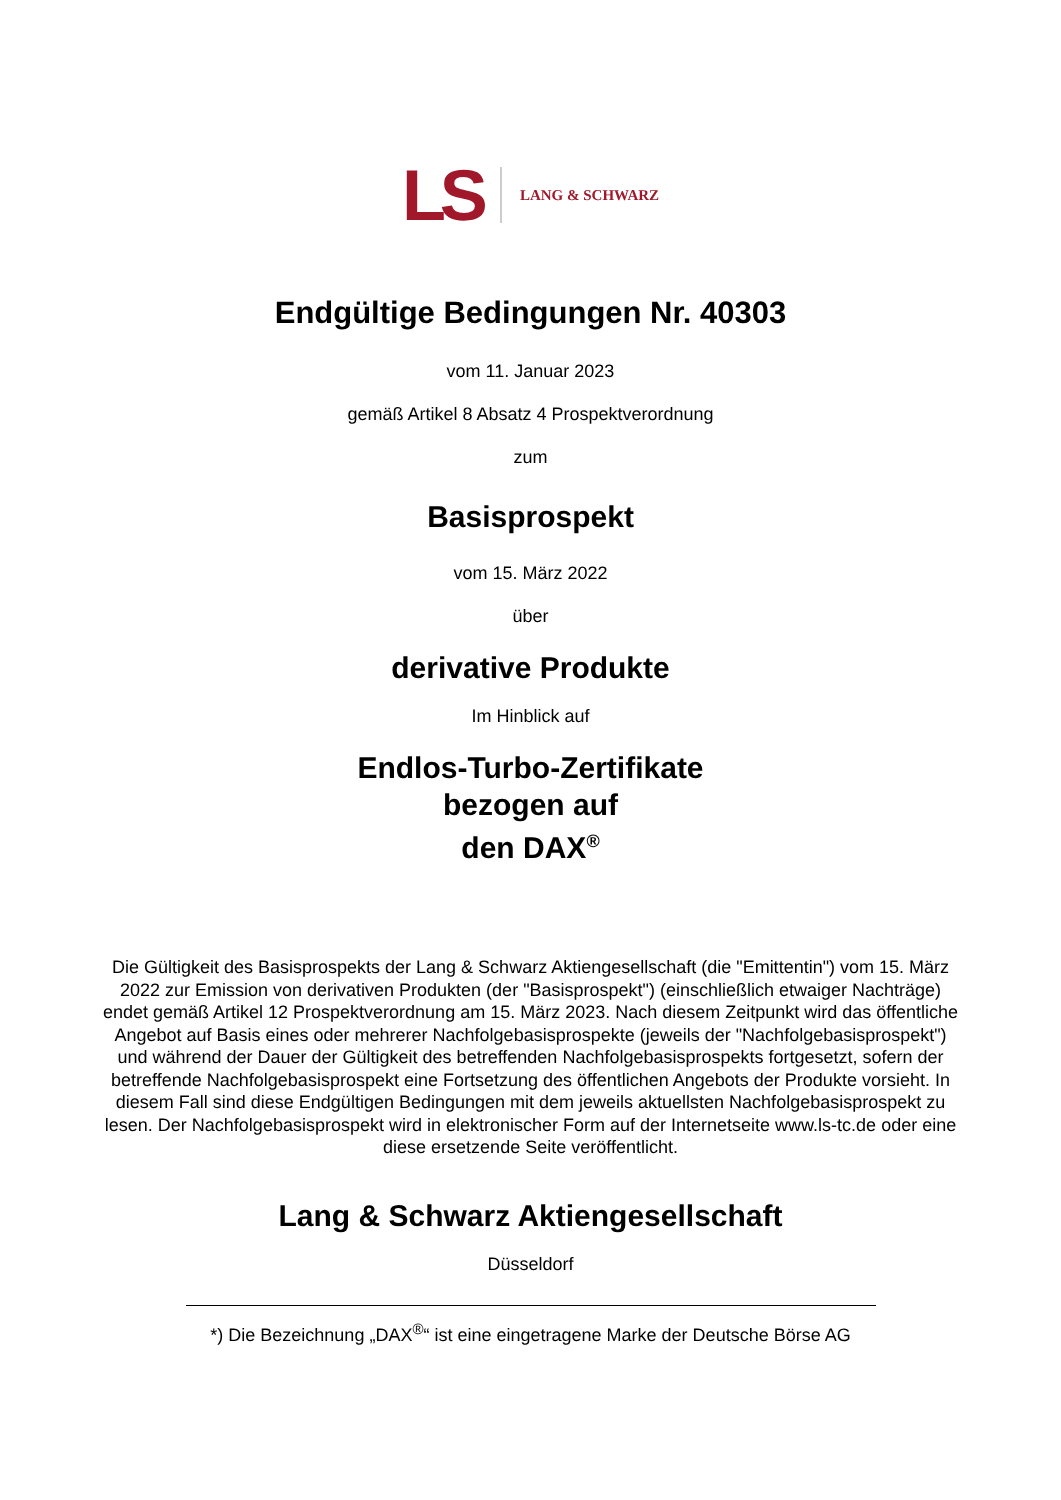LS LANG & SCHWARZ
Endgültige Bedingungen Nr. 40303
vom 11. Januar 2023
gemäß Artikel 8 Absatz 4 Prospektverordnung
zum
Basisprospekt
vom 15. März 2022
über
derivative Produkte
Im Hinblick auf
Endlos-Turbo-Zertifikate
bezogen auf
den DAX<sup>®</sup>
Die Gültigkeit des Basisprospekts der Lang & Schwarz Aktiengesellschaft (die "Emittentin") vom 15. März 2022 zur Emission von derivativen Produkten (der "Basisprospekt") (einschließlich etwaiger Nachträge) endet gemäß Artikel 12 Prospektverordnung am 15. März 2023. Nach diesem Zeitpunkt wird das öffentliche Angebot auf Basis eines oder mehrerer Nachfolgebasisprospekte (jeweils der "Nachfolgebasisprospekt") und während der Dauer der Gültigkeit des betreffenden Nachfolgebasisprospekts fortgesetzt, sofern der betreffende Nachfolgebasisprospekt eine Fortsetzung des öffentlichen Angebots der Produkte vorsieht. In diesem Fall sind diese Endgültigen Bedingungen mit dem jeweils aktuellsten Nachfolgebasisprospekt zu lesen. Der Nachfolgebasisprospekt wird in elektronischer Form auf der Internetseite www.ls-tc.de oder eine diese ersetzende Seite veröffentlicht.
Lang & Schwarz Aktiengesellschaft
Düsseldorf
*) Die Bezeichnung „DAX<sup>®</sup>“ ist eine eingetragene Marke der Deutsche Börse AG